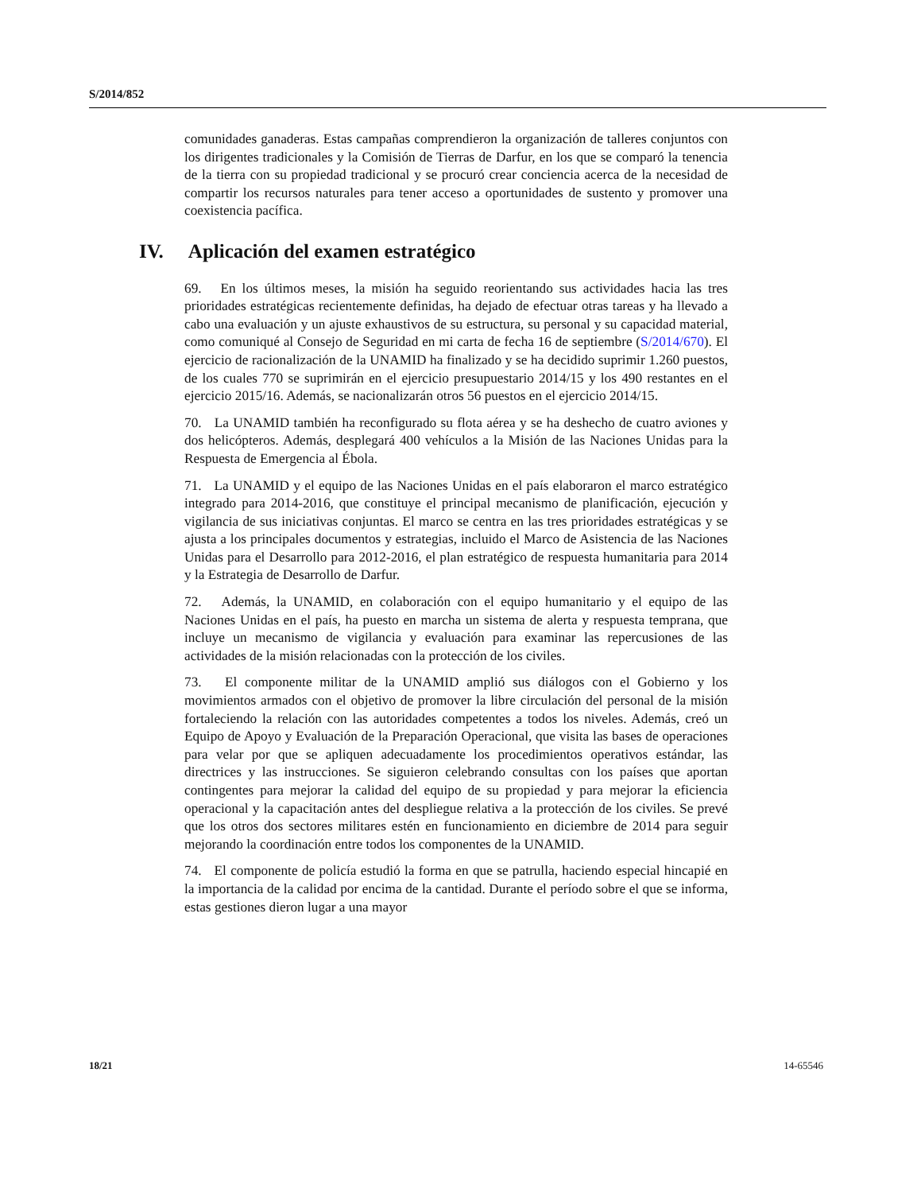S/2014/852
comunidades ganaderas. Estas campañas comprendieron la organización de talleres conjuntos con los dirigentes tradicionales y la Comisión de Tierras de Darfur, en los que se comparó la tenencia de la tierra con su propiedad tradicional y se procuró crear conciencia acerca de la necesidad de compartir los recursos naturales para tener acceso a oportunidades de sustento y promover una coexistencia pacífica.
IV. Aplicación del examen estratégico
69. En los últimos meses, la misión ha seguido reorientando sus actividades hacia las tres prioridades estratégicas recientemente definidas, ha dejado de efectuar otras tareas y ha llevado a cabo una evaluación y un ajuste exhaustivos de su estructura, su personal y su capacidad material, como comuniqué al Consejo de Seguridad en mi carta de fecha 16 de septiembre (S/2014/670). El ejercicio de racionalización de la UNAMID ha finalizado y se ha decidido suprimir 1.260 puestos, de los cuales 770 se suprimirán en el ejercicio presupuestario 2014/15 y los 490 restantes en el ejercicio 2015/16. Además, se nacionalizarán otros 56 puestos en el ejercicio 2014/15.
70. La UNAMID también ha reconfigurado su flota aérea y se ha deshecho de cuatro aviones y dos helicópteros. Además, desplegará 400 vehículos a la Misión de las Naciones Unidas para la Respuesta de Emergencia al Ébola.
71. La UNAMID y el equipo de las Naciones Unidas en el país elaboraron el marco estratégico integrado para 2014-2016, que constituye el principal mecanismo de planificación, ejecución y vigilancia de sus iniciativas conjuntas. El marco se centra en las tres prioridades estratégicas y se ajusta a los principales documentos y estrategias, incluido el Marco de Asistencia de las Naciones Unidas para el Desarrollo para 2012-2016, el plan estratégico de respuesta humanitaria para 2014 y la Estrategia de Desarrollo de Darfur.
72. Además, la UNAMID, en colaboración con el equipo humanitario y el equipo de las Naciones Unidas en el país, ha puesto en marcha un sistema de alerta y respuesta temprana, que incluye un mecanismo de vigilancia y evaluación para examinar las repercusiones de las actividades de la misión relacionadas con la protección de los civiles.
73. El componente militar de la UNAMID amplió sus diálogos con el Gobierno y los movimientos armados con el objetivo de promover la libre circulación del personal de la misión fortaleciendo la relación con las autoridades competentes a todos los niveles. Además, creó un Equipo de Apoyo y Evaluación de la Preparación Operacional, que visita las bases de operaciones para velar por que se apliquen adecuadamente los procedimientos operativos estándar, las directrices y las instrucciones. Se siguieron celebrando consultas con los países que aportan contingentes para mejorar la calidad del equipo de su propiedad y para mejorar la eficiencia operacional y la capacitación antes del despliegue relativa a la protección de los civiles. Se prevé que los otros dos sectores militares estén en funcionamiento en diciembre de 2014 para seguir mejorando la coordinación entre todos los componentes de la UNAMID.
74. El componente de policía estudió la forma en que se patrulla, haciendo especial hincapié en la importancia de la calidad por encima de la cantidad. Durante el período sobre el que se informa, estas gestiones dieron lugar a una mayor
18/21 14-65546